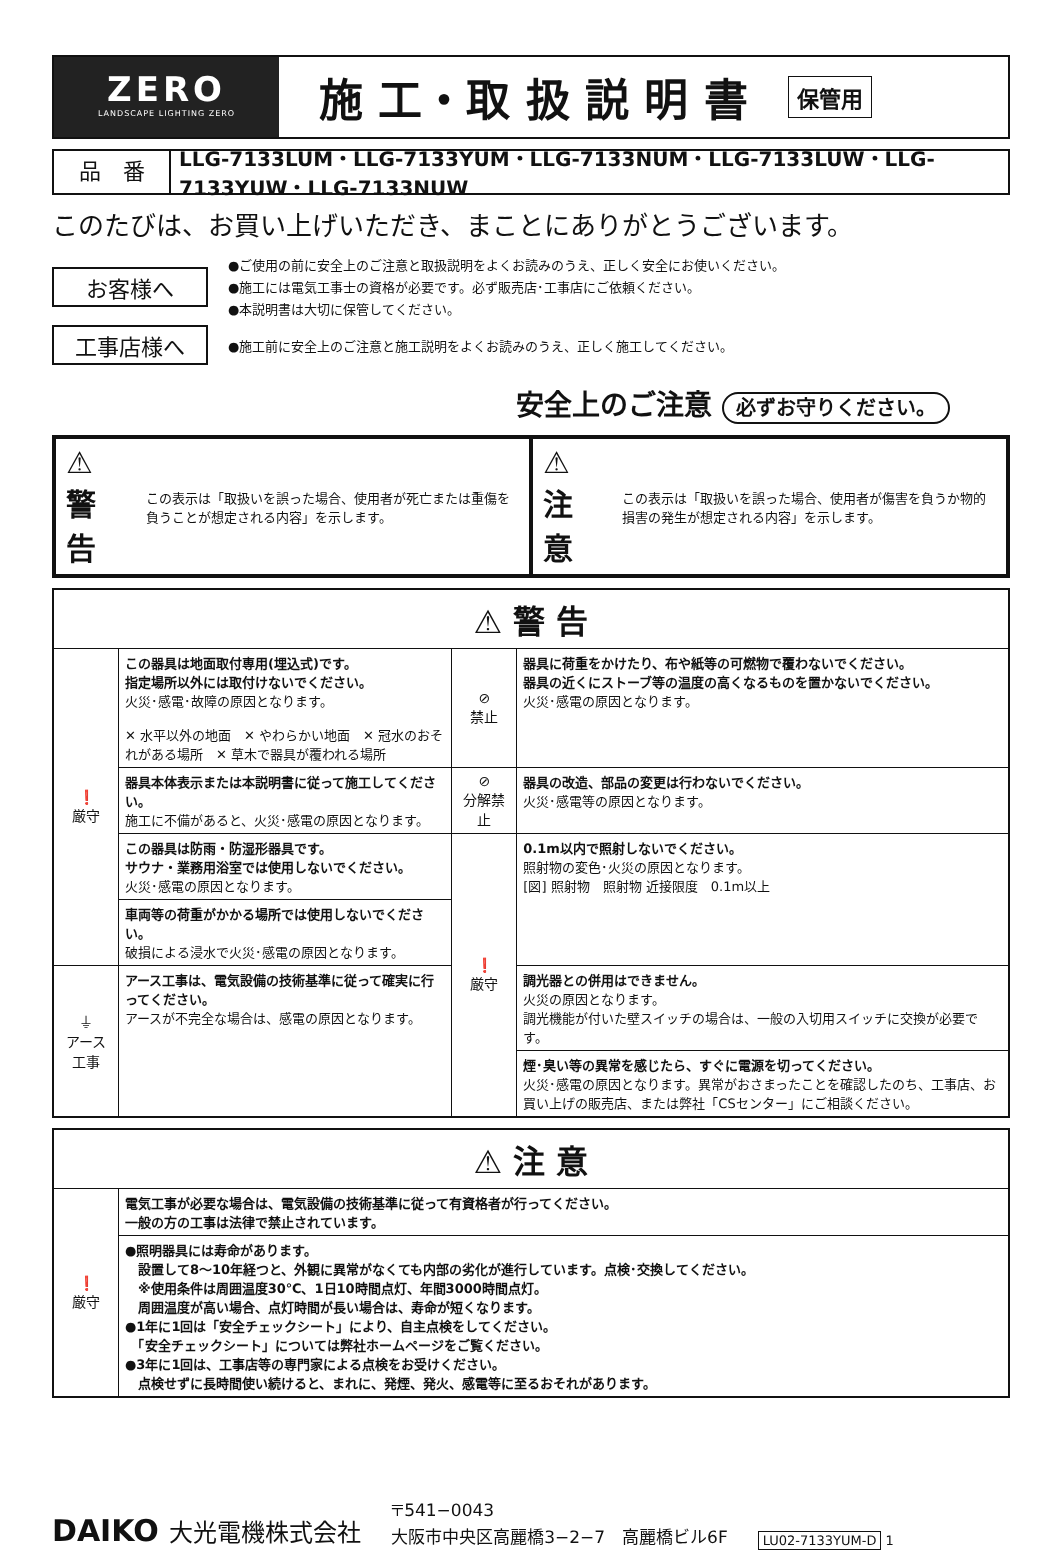ZERO
LANDSCAPE LIGHTING ZERO
施 工・取 扱 説 明 書 保管用
品　番
LLG-7133LUM・LLG-7133YUM・LLG-7133NUM・LLG-7133LUW・LLG-7133YUW・LLG-7133NUW
このたびは、お買い上げいただき、まことにありがとうございます。
お客様へ
●ご使用の前に安全上のご注意と取扱説明をよくお読みのうえ、正しく安全にお使いください。
●施工には電気工事士の資格が必要です。必ず販売店･工事店にご依頼ください。
●本説明書は大切に保管してください。
工事店様へ
●施工前に安全上のご注意と施工説明をよくお読みのうえ、正しく施工してください。
安全上のご注意 必ずお守りください。
⚠ 警 告 この表示は「取扱いを誤った場合、使用者が死亡または重傷を負うことが想定される内容」を示します。
⚠ 注 意 この表示は「取扱いを誤った場合、使用者が傷害を負うか物的損害の発生が想定される内容」を示します。
| ⚠ 警 告 | | | |
| --- | --- | --- | --- |
| ❗ 厳守 | この器具は地面取付専用(埋込式)です。 指定場所以外には取付けないでください。 火災･感電･故障の原因となります。 ✕ 水平以外の地面 ✕ やわらかい地面 ✕ 冠水のおそれがある場所 ✕ 草木で器具が覆われる場所 | ⊘ 禁止 | 器具に荷重をかけたり、布や紙等の可燃物で覆わないでください。 器具の近くにストーブ等の温度の高くなるものを置かないでください。 火災･感電の原因となります。 |
| | 器具本体表示または本説明書に従って施工してください。 施工に不備があると、火災･感電の原因となります。 | ⊘ 分解禁止 | 器具の改造、部品の変更は行わないでください。 火災･感電等の原因となります。 |
| | この器具は防雨・防湿形器具です。 サウナ・業務用浴室では使用しないでください。 火災･感電の原因となります。 | ❗ 厳守 | 0.1m以内で照射しないでください。 照射物の変色･火災の原因となります。 [図] 照射物 照射物 近接限度 0.1m以上 |
| | 車両等の荷重がかかる場所では使用しないでください。 破損による浸水で火災･感電の原因となります。 | | |
| ⏚ アース工事 | アース工事は、電気設備の技術基準に従って確実に行ってください。 アースが不完全な場合は、感電の原因となります。 | | 調光器との併用はできません。 火災の原因となります。 調光機能が付いた壁スイッチの場合は、一般の入切用スイッチに交換が必要です。 |
| | | | 煙･臭い等の異常を感じたら、すぐに電源を切ってください。 火災･感電の原因となります。異常がおさまったことを確認したのち、工事店、お買い上げの販売店、または弊社「CSセンター」にご相談ください。 |
| ⚠ 注 意 | |
| --- | --- |
| ❗ 厳守 | 電気工事が必要な場合は、電気設備の技術基準に従って有資格者が行ってください。 一般の方の工事は法律で禁止されています。 |
| | ●照明器具には寿命があります。 設置して8～10年経つと、外観に異常がなくても内部の劣化が進行しています。点検･交換してください。 ※使用条件は周囲温度30℃、1日10時間点灯、年間3000時間点灯。 周囲温度が高い場合、点灯時間が長い場合は、寿命が短くなります。 ●1年に1回は「安全チェックシート」により、自主点検をしてください。 「安全チェックシート」については弊社ホームページをご覧ください。 ●3年に1回は、工事店等の専門家による点検をお受けください。 点検せずに長時間使い続けると、まれに、発煙、発火、感電等に至るおそれがあります。 |
DAIKO 大光電機株式会社
〒541−0043
大阪市中央区高麗橋3−2−7　高麗橋ビル6F
LU02-7133YUM-D 1